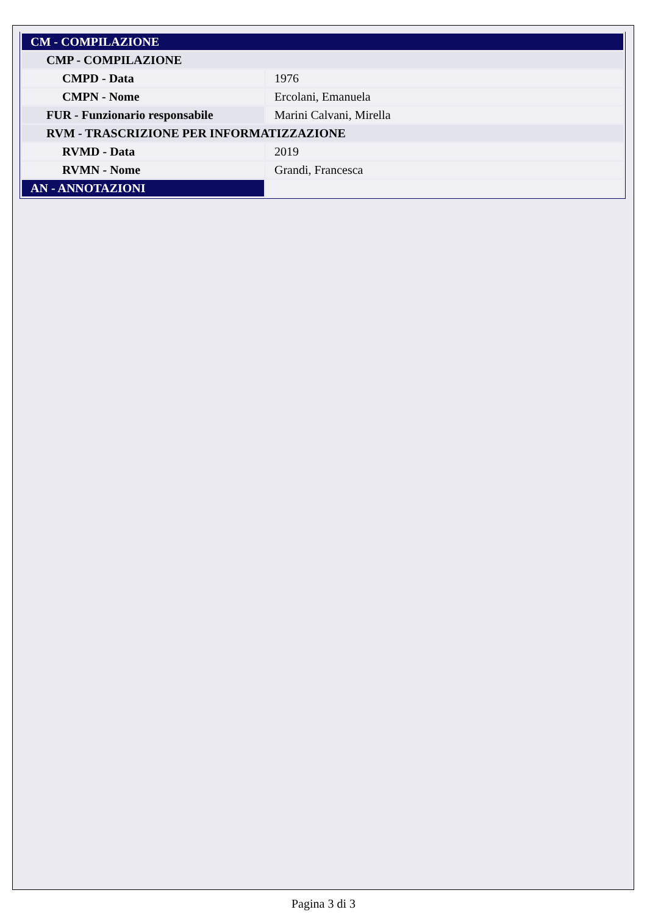| CM - COMPILAZIONE | |
| --- | --- |
| CMP - COMPILAZIONE | |
| CMPD - Data | 1976 |
| CMPN - Nome | Ercolani, Emanuela |
| FUR - Funzionario responsabile | Marini Calvani, Mirella |
| RVM - TRASCRIZIONE PER INFORMATIZZAZIONE | |
| RVMD - Data | 2019 |
| RVMN - Nome | Grandi, Francesca |
| AN - ANNOTAZIONI | |
Pagina 3 di 3